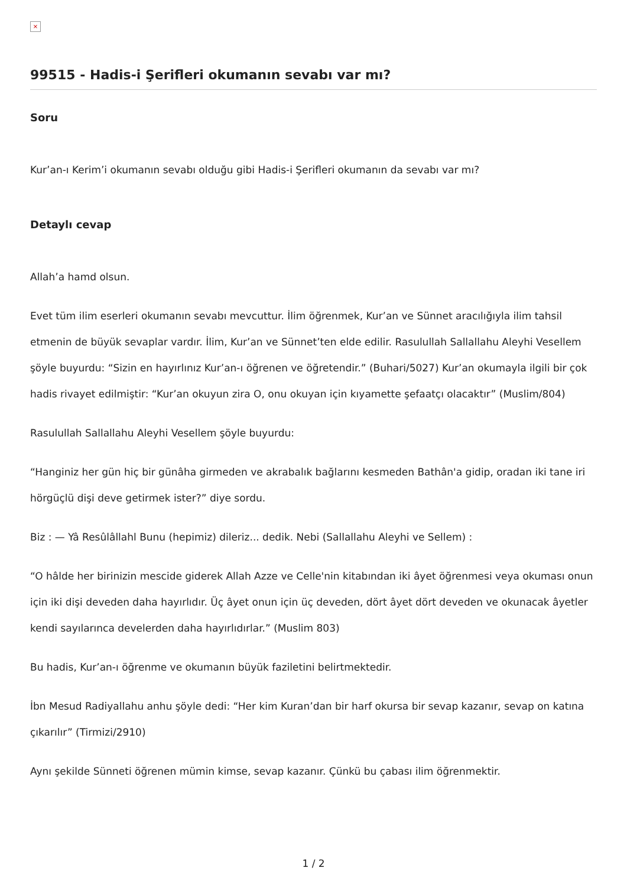×
99515 - Hadis-i Şerifleri okumanın sevabı var mı?
Soru
Kur’an-ı Kerim’i okumanın sevabı olduğu gibi Hadis-i Şerifleri okumanın da sevabı var mı?
Detaylı cevap
Allah’a hamd olsun.
Evet tüm ilim eserleri okumanın sevabı mevcuttur. İlim öğrenmek, Kur’an ve Sünnet aracılığıyla ilim tahsil etmenin de büyük sevaplar vardır. İlim, Kur’an ve Sünnet’ten elde edilir. Rasulullah Sallallahu Aleyhi Vesellem şöyle buyurdu: “Sizin en hayırlınız Kur’an-ı öğrenen ve öğretendir.” (Buhari/5027) Kur’an okumayla ilgili bir çok hadis rivayet edilmiştir: “Kur’an okuyun zira O, onu okuyan için kıyamette şefaatçı olacaktır” (Muslim/804)
Rasulullah Sallallahu Aleyhi Vesellem şöyle buyurdu:
“Hanginiz her gün hiç bir günâha girmeden ve akrabalık bağlarını kesmeden Bathân'a gidip, oradan iki tane iri hörgüçlü dişi deve getirmek ister?” diye sordu.
Biz : — Yâ Resûlâllahl Bunu (hepimiz) dileriz... dedik. Nebi (Sallallahu Aleyhi ve Sellem) :
“O hâlde her birinizin mescide giderek Allah Azze ve Celle'nin kitabından iki âyet öğrenmesi veya okuması onun için iki dişi deveden daha hayırlıdır. Üç âyet onun için üç deveden, dört âyet dört deveden ve okunacak âyetler kendi sayılarınca develerden daha hayırlıdırlar.” (Muslim 803)
Bu hadis, Kur’an-ı öğrenme ve okumanın büyük faziletini belirtmektedir.
İbn Mesud Radiyallahu anhu şöyle dedi: “Her kim Kuran’dan bir harf okursa bir sevap kazanır, sevap on katına çıkarılır” (Tirmizi/2910)
Aynı şekilde Sünneti öğrenen mümin kimse, sevap kazanır. Çünkü bu çabası ilim öğrenmektir.
1 / 2